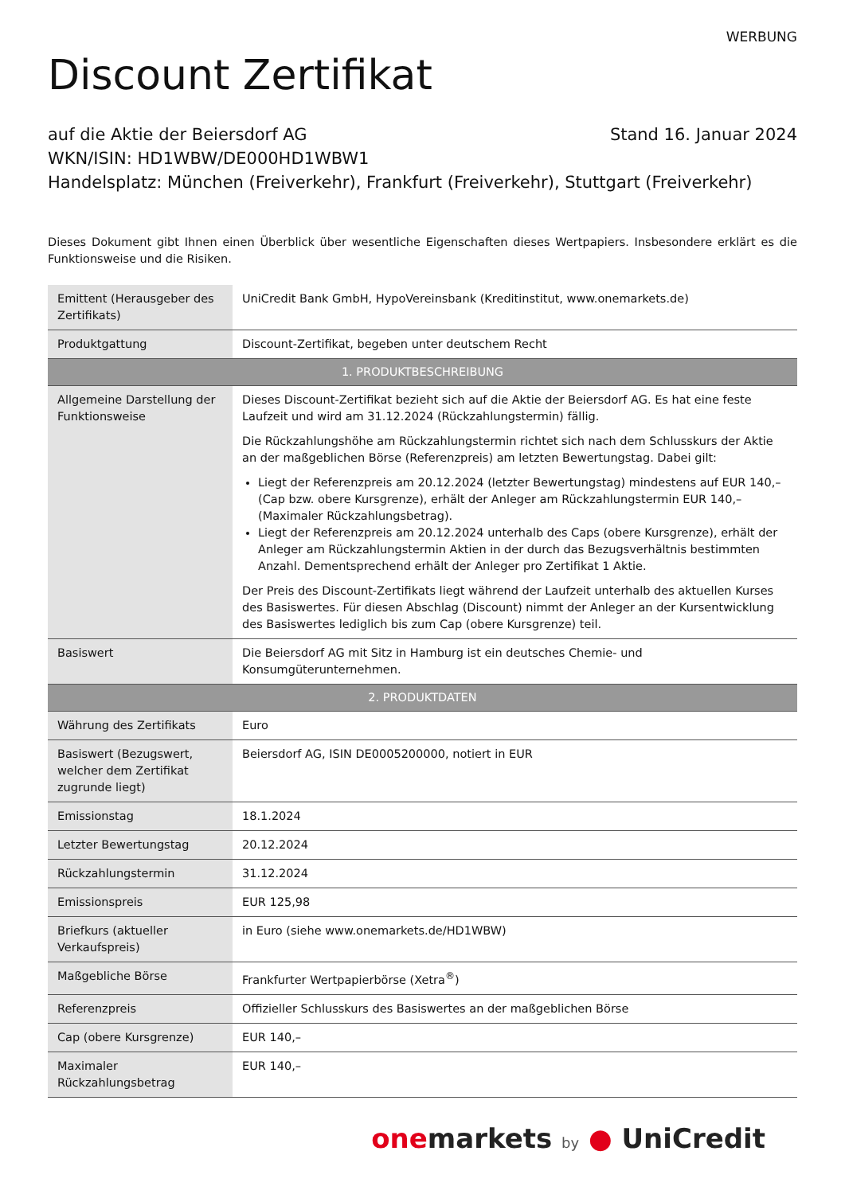WERBUNG
Discount Zertifikat
auf die Aktie der Beiersdorf AG Stand 16. Januar 2024
WKN/ISIN: HD1WBW/DE000HD1WBW1
Handelsplatz: München (Freiverkehr), Frankfurt (Freiverkehr), Stuttgart (Freiverkehr)
Dieses Dokument gibt Ihnen einen Überblick über wesentliche Eigenschaften dieses Wertpapiers. Insbesondere erklärt es die Funktionsweise und die Risiken.
| Emittent (Herausgeber des Zertifikats) | UniCredit Bank GmbH, HypoVereinsbank (Kreditinstitut, www.onemarkets.de) |
| Produktgattung | Discount-Zertifikat, begeben unter deutschem Recht |
| 1. PRODUKTBESCHREIBUNG | |
| Allgemeine Darstellung der Funktionsweise | Dieses Discount-Zertifikat bezieht sich auf die Aktie der Beiersdorf AG. Es hat eine feste Laufzeit und wird am 31.12.2024 (Rückzahlungstermin) fällig. Die Rückzahlungshöhe am Rückzahlungstermin richtet sich nach dem Schlusskurs der Aktie an der maßgeblichen Börse (Referenzpreis) am letzten Bewertungstag. Dabei gilt: Liegt der Referenzpreis am 20.12.2024 (letzter Bewertungstag) mindestens auf EUR 140,– (Cap bzw. obere Kursgrenze), erhält der Anleger am Rückzahlungstermin EUR 140,– (Maximaler Rückzahlungsbetrag). Liegt der Referenzpreis am 20.12.2024 unterhalb des Caps (obere Kursgrenze), erhält der Anleger am Rückzahlungstermin Aktien in der durch das Bezugsverhältnis bestimmten Anzahl. Dementsprechend erhält der Anleger pro Zertifikat 1 Aktie. Der Preis des Discount-Zertifikats liegt während der Laufzeit unterhalb des aktuellen Kurses des Basiswertes. Für diesen Abschlag (Discount) nimmt der Anleger an der Kursentwicklung des Basiswertes lediglich bis zum Cap (obere Kursgrenze) teil. |
| Basiswert | Die Beiersdorf AG mit Sitz in Hamburg ist ein deutsches Chemie- und Konsumgüterunternehmen. |
| 2. PRODUKTDATEN | |
| Währung des Zertifikats | Euro |
| Basiswert (Bezugswert, welcher dem Zertifikat zugrunde liegt) | Beiersdorf AG, ISIN DE0005200000, notiert in EUR |
| Emissionstag | 18.1.2024 |
| Letzter Bewertungstag | 20.12.2024 |
| Rückzahlungstermin | 31.12.2024 |
| Emissionspreis | EUR 125,98 |
| Briefkurs (aktueller Verkaufspreis) | in Euro (siehe www.onemarkets.de/HD1WBW) |
| Maßgebliche Börse | Frankfurter Wertpapierbörse (Xetra<sup>®</sup>) |
| Referenzpreis | Offizieller Schlusskurs des Basiswertes an der maßgeblichen Börse |
| Cap (obere Kursgrenze) | EUR 140,– |
| Maximaler Rückzahlungsbetrag | EUR 140,– |
one markets by ● UniCredit